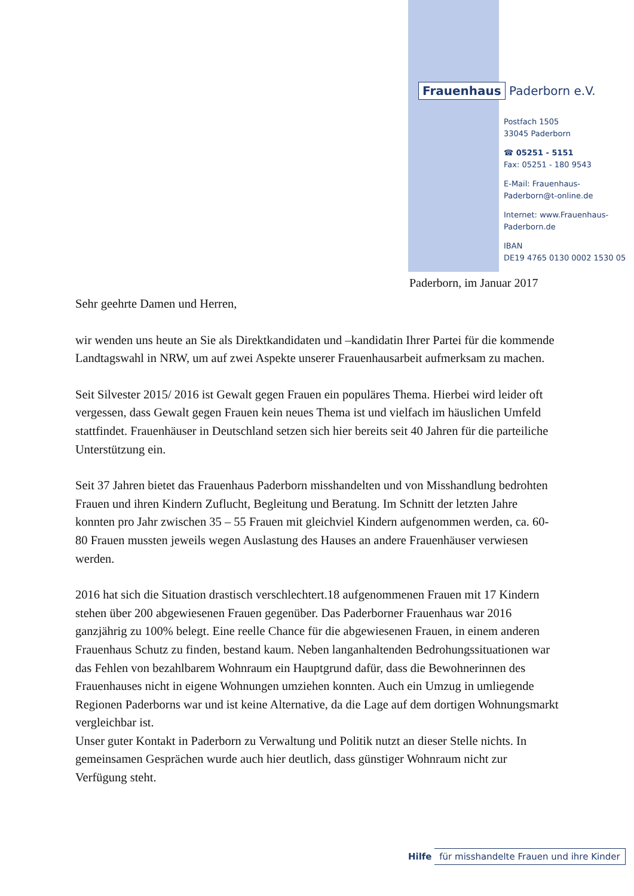Frauenhaus Paderborn e.V.
Postfach 1505
33045 Paderborn
☎ 05251 - 5151
Fax: 05251 - 180 9543
E-Mail: Frauenhaus-
Paderborn@t-online.de
Internet: www.Frauenhaus-
Paderborn.de
IBAN
DE19 4765 0130 0002 1530 05
Paderborn, im Januar 2017
Sehr geehrte Damen und Herren,
wir wenden uns heute an Sie als Direktkandidaten und –kandidatin Ihrer Partei für die kommende Landtagswahl in NRW, um auf zwei Aspekte unserer Frauenhausarbeit aufmerksam zu machen.
Seit Silvester 2015/ 2016 ist Gewalt gegen Frauen ein populäres Thema. Hierbei wird leider oft vergessen, dass Gewalt gegen Frauen kein neues Thema ist und vielfach im häuslichen Umfeld stattfindet. Frauenhäuser in Deutschland setzen sich hier bereits seit 40 Jahren für die parteiliche Unterstützung ein.
Seit 37 Jahren bietet das Frauenhaus Paderborn misshandelten und von Misshandlung bedrohten Frauen und ihren Kindern Zuflucht, Begleitung und Beratung. Im Schnitt der letzten Jahre konnten pro Jahr zwischen 35 – 55 Frauen mit gleichviel Kindern aufgenommen werden, ca. 60-80 Frauen mussten jeweils wegen Auslastung des Hauses an andere Frauenhäuser verwiesen werden.
2016 hat sich die Situation drastisch verschlechtert.18 aufgenommenen Frauen mit 17 Kindern stehen über 200 abgewiesenen Frauen gegenüber. Das Paderborner Frauenhaus war 2016 ganzjährig zu 100% belegt. Eine reelle Chance für die abgewiesenen Frauen, in einem anderen Frauenhaus Schutz zu finden, bestand kaum. Neben langanhaltenden Bedrohungssituationen war das Fehlen von bezahlbarem Wohnraum ein Hauptgrund dafür, dass die Bewohnerinnen des Frauenhauses nicht in eigene Wohnungen umziehen konnten. Auch ein Umzug in umliegende Regionen Paderborns war und ist keine Alternative, da die Lage auf dem dortigen Wohnungsmarkt vergleichbar ist.
Unser guter Kontakt in Paderborn zu Verwaltung und Politik nutzt an dieser Stelle nichts. In gemeinsamen Gesprächen wurde auch hier deutlich, dass günstiger Wohnraum nicht zur Verfügung steht.
Hilfe für misshandelte Frauen und ihre Kinder